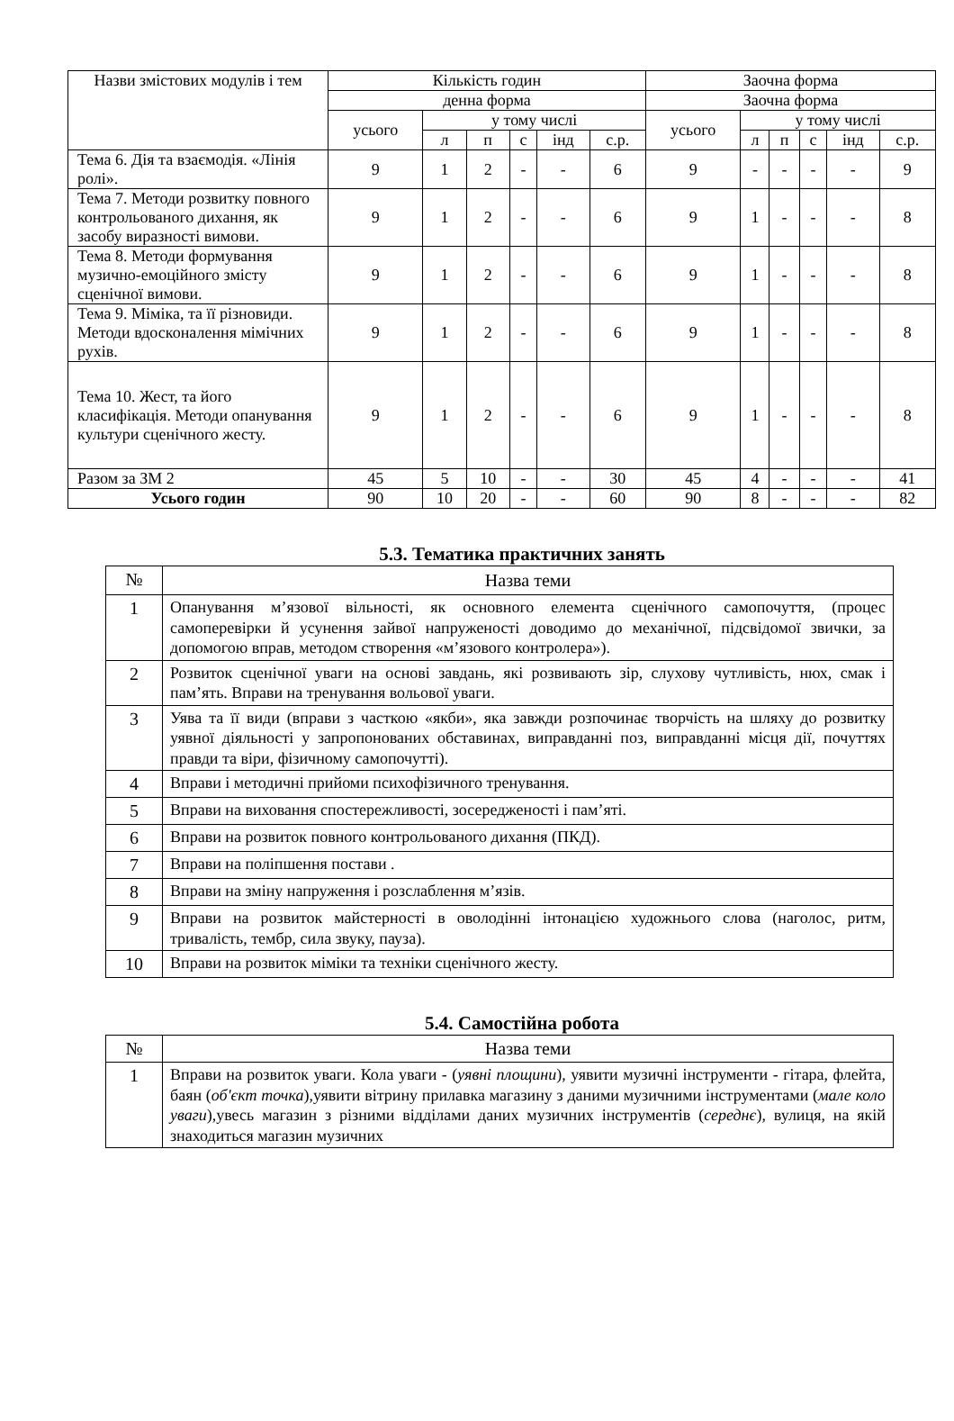| Назви змістових модулів і тем | Кількість годин | | | | | | Заочна форма | | | | | |
| --- | --- | --- | --- | --- | --- | --- | --- | --- | --- | --- | --- | --- |
| | денна форма | | | | | | Заочна форма | | | | | |
| | усього | у тому числі | | | | | усього | у тому числі | | | | |
| | | л | п | с | інд | с.р. | | л | п | с | інд | с.р. |
| Тема 6. Дія та взаємодія. «Лінія ролі». | 9 | 1 | 2 | - | - | 6 | 9 | - | - | - | - | 9 |
| Тема 7. Методи розвитку повного контрольованого дихання, як засобу виразності вимови. | 9 | 1 | 2 | - | - | 6 | 9 | 1 | - | - | - | 8 |
| Тема 8. Методи формування музично-емоційного змісту сценічної вимови. | 9 | 1 | 2 | - | - | 6 | 9 | 1 | - | - | - | 8 |
| Тема 9. Міміка, та її різновиди. Методи вдосконалення мімічних рухів. | 9 | 1 | 2 | - | - | 6 | 9 | 1 | - | - | - | 8 |
| Тема 10. Жест, та його класифікація. Методи опанування культури сценічного жесту. | 9 | 1 | 2 | - | - | 6 | 9 | 1 | - | - | - | 8 |
| Разом за ЗМ 2 | 45 | 5 | 10 | - | - | 30 | 45 | 4 | - | - | - | 41 |
| Усього годин | 90 | 10 | 20 | - | - | 60 | 90 | 8 | - | - | - | 82 |
5.3. Тематика практичних занять
| № | Назва теми |
| 1 | Опанування м’язової вільності, як основного елемента сценічного самопочуття, (процес самоперевірки й усунення зайвої напруженості доводимо до механічної, підсвідомої звички, за допомогою вправ, методом створення «м’язового контролера»). |
| 2 | Розвиток сценічної уваги на основі завдань, які розвивають зір, слухову чутливість, нюх, смак і пам’ять. Вправи на тренування вольової уваги. |
| 3 | Уява та її види (вправи з часткою «якби», яка завжди розпочинає творчість на шляху до розвитку уявної діяльності у запропонованих обставинах, виправданні поз, виправданні місця дії, почуттях правди та віри, фізичному самопочутті). |
| 4 | Вправи і методичні прийоми психофізичного тренування. |
| 5 | Вправи на виховання спостережливості, зосередженості і пам’яті. |
| 6 | Вправи на розвиток повного контрольованого дихання (ПКД). |
| 7 | Вправи на поліпшення постави . |
| 8 | Вправи на зміну напруження і розслаблення м’язів. |
| 9 | Вправи на розвиток майстерності в оволодінні інтонацією художнього слова (наголос, ритм, тривалість, тембр, сила звуку, пауза). |
| 10 | Вправи на розвиток міміки та техніки сценічного жесту. |
5.4. Самостійна робота
| № | Назва теми |
| 1 | Вправи на розвиток уваги. Кола уваги - ( уявні площини ), уявити музичні інструменти - гітара, флейта, баян ( об'єкт точка ),уявити вітрину прилавка магазину з даними музичними інструментами ( мале коло уваги ),увесь магазин з різними відділами даних музичних інструментів ( середнє ), вулиця, на якій знаходиться магазин музичних |